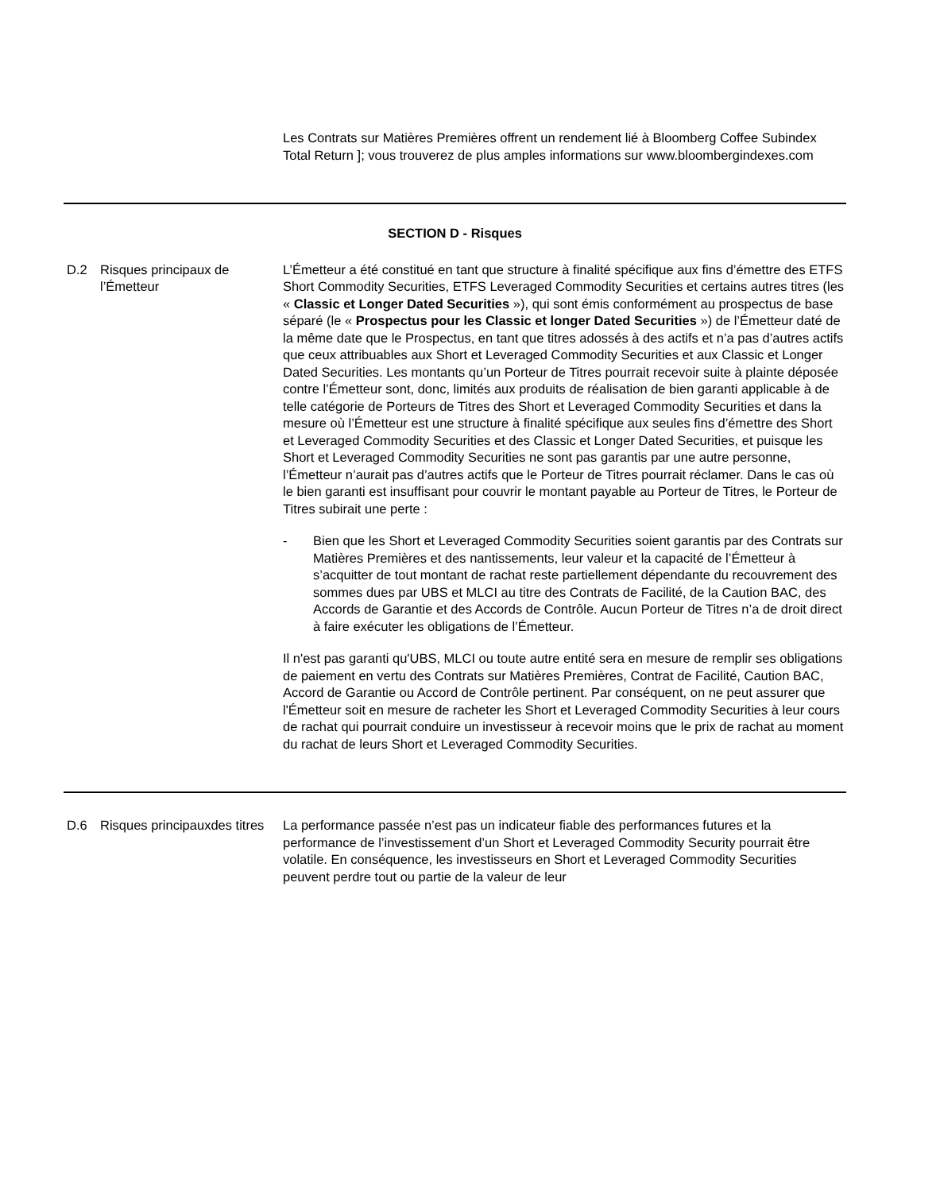| | | Les Contrats sur Matières Premières offrent un rendement lié à Bloomberg Coffee Subindex Total Return ]; vous trouverez de plus amples informations sur www.bloombergindexes.com |
| SECTION D - Risques | | |
| D.2 | Risques principaux de l’Émetteur | L’Émetteur a été constitué en tant que structure à finalité spécifique aux fins d’émettre des ETFS Short Commodity Securities, ETFS Leveraged Commodity Securities et certains autres titres (les « Classic et Longer Dated Securities »), qui sont émis conformément au prospectus de base séparé (le « Prospectus pour les Classic et longer Dated Securities ») de l’Émetteur daté de la même date que le Prospectus, en tant que titres adossés à des actifs et n’a pas d’autres actifs que ceux attribuables aux Short et Leveraged Commodity Securities et aux Classic et Longer Dated Securities. Les montants qu’un Porteur de Titres pourrait recevoir suite à plainte déposée contre l’Émetteur sont, donc, limités aux produits de réalisation de bien garanti applicable à de telle catégorie de Porteurs de Titres des Short et Leveraged Commodity Securities et dans la mesure où l’Émetteur est une structure à finalité spécifique aux seules fins d’émettre des Short et Leveraged Commodity Securities et des Classic et Longer Dated Securities, et puisque les Short et Leveraged Commodity Securities ne sont pas garantis par une autre personne, l’Émetteur n’aurait pas d’autres actifs que le Porteur de Titres pourrait réclamer. Dans le cas où le bien garanti est insuffisant pour couvrir le montant payable au Porteur de Titres, le Porteur de Titres subirait une perte : - Bien que les Short et Leveraged Commodity Securities soient garantis par des Contrats sur Matières Premières et des nantissements, leur valeur et la capacité de l’Émetteur à s’acquitter de tout montant de rachat reste partiellement dépendante du recouvrement des sommes dues par UBS et MLCI au titre des Contrats de Facilité, de la Caution BAC, des Accords de Garantie et des Accords de Contrôle. Aucun Porteur de Titres n’a de droit direct à faire exécuter les obligations de l’Émetteur. Il n'est pas garanti qu'UBS, MLCI ou toute autre entité sera en mesure de remplir ses obligations de paiement en vertu des Contrats sur Matières Premières, Contrat de Facilité, Caution BAC, Accord de Garantie ou Accord de Contrôle pertinent. Par conséquent, on ne peut assurer que l'Émetteur soit en mesure de racheter les Short et Leveraged Commodity Securities à leur cours de rachat qui pourrait conduire un investisseur à recevoir moins que le prix de rachat au moment du rachat de leurs Short et Leveraged Commodity Securities. |
| D.6 | Risques principauxdes titres | La performance passée n’est pas un indicateur fiable des performances futures et la performance de l’investissement d’un Short et Leveraged Commodity Security pourrait être volatile. En conséquence, les investisseurs en Short et Leveraged Commodity Securities peuvent perdre tout ou partie de la valeur de leur |